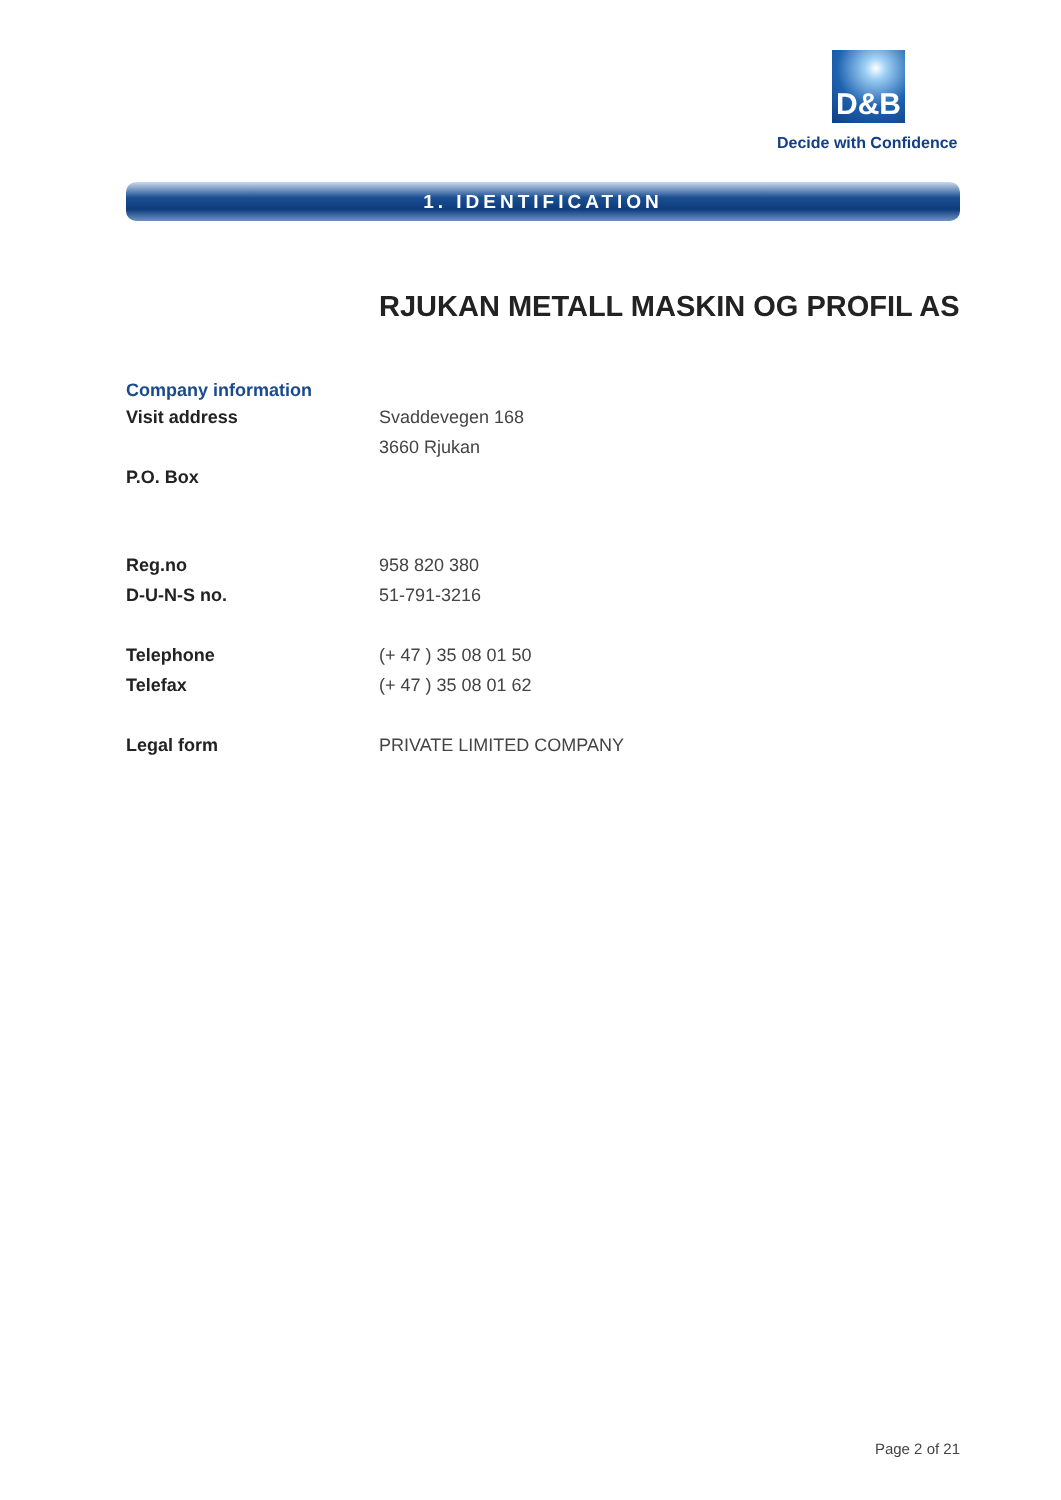D&B
Decide with Confidence
1. IDENTIFICATION
RJUKAN METALL MASKIN OG PROFIL AS
Company information
| Visit address | Svaddevegen 168 |
| | 3660 Rjukan |
| P.O. Box | |
| Reg.no | 958 820 380 |
| D-U-N-S no. | 51-791-3216 |
| Telephone | (+ 47 ) 35 08 01 50 |
| Telefax | (+ 47 ) 35 08 01 62 |
| Legal form | PRIVATE LIMITED COMPANY |
Page 2 of 21